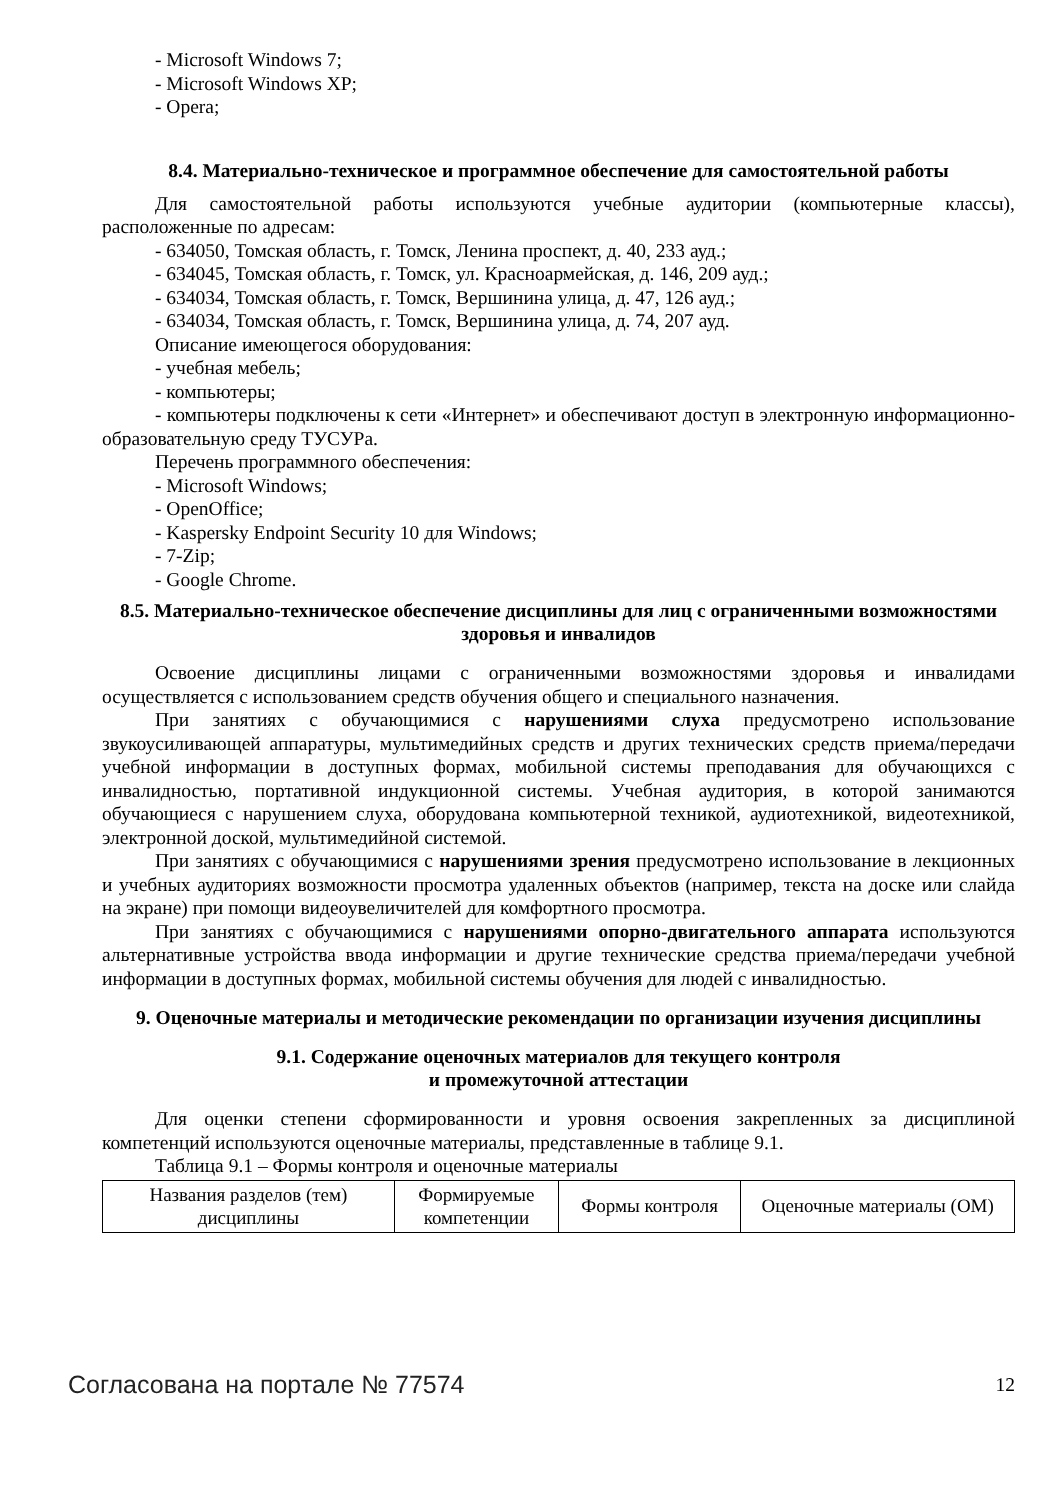- Microsoft Windows 7;
- Microsoft Windows XP;
- Opera;
8.4. Материально-техническое и программное обеспечение для самостоятельной работы
Для самостоятельной работы используются учебные аудитории (компьютерные классы), расположенные по адресам:
- 634050, Томская область, г. Томск, Ленина проспект, д. 40, 233 ауд.;
- 634045, Томская область, г. Томск, ул. Красноармейская, д. 146, 209 ауд.;
- 634034, Томская область, г. Томск, Вершинина улица, д. 47, 126 ауд.;
- 634034, Томская область, г. Томск, Вершинина улица, д. 74, 207 ауд.
Описание имеющегося оборудования:
- учебная мебель;
- компьютеры;
- компьютеры подключены к сети «Интернет» и обеспечивают доступ в электронную информационно-образовательную среду ТУСУРа.
Перечень программного обеспечения:
- Microsoft Windows;
- OpenOffice;
- Kaspersky Endpoint Security 10 для Windows;
- 7-Zip;
- Google Chrome.
8.5. Материально-техническое обеспечение дисциплины для лиц с ограниченными возможностями здоровья и инвалидов
Освоение дисциплины лицами с ограниченными возможностями здоровья и инвалидами осуществляется с использованием средств обучения общего и специального назначения.
При занятиях с обучающимися с нарушениями слуха предусмотрено использование звукоусиливающей аппаратуры, мультимедийных средств и других технических средств приема/передачи учебной информации в доступных формах, мобильной системы преподавания для обучающихся с инвалидностью, портативной индукционной системы. Учебная аудитория, в которой занимаются обучающиеся с нарушением слуха, оборудована компьютерной техникой, аудиотехникой, видеотехникой, электронной доской, мультимедийной системой.
При занятиях с обучающимися с нарушениями зрения предусмотрено использование в лекционных и учебных аудиториях возможности просмотра удаленных объектов (например, текста на доске или слайда на экране) при помощи видеоувеличителей для комфортного просмотра.
При занятиях с обучающимися с нарушениями опорно-двигательного аппарата используются альтернативные устройства ввода информации и другие технические средства приема/передачи учебной информации в доступных формах, мобильной системы обучения для людей с инвалидностью.
9. Оценочные материалы и методические рекомендации по организации изучения дисциплины
9.1. Содержание оценочных материалов для текущего контроля
и промежуточной аттестации
Для оценки степени сформированности и уровня освоения закрепленных за дисциплиной компетенций используются оценочные материалы, представленные в таблице 9.1.
Таблица 9.1 – Формы контроля и оценочные материалы
| Названия разделов (тем) дисциплины | Формируемые компетенции | Формы контроля | Оценочные материалы (ОМ) |
Согласована на портале № 77574 12